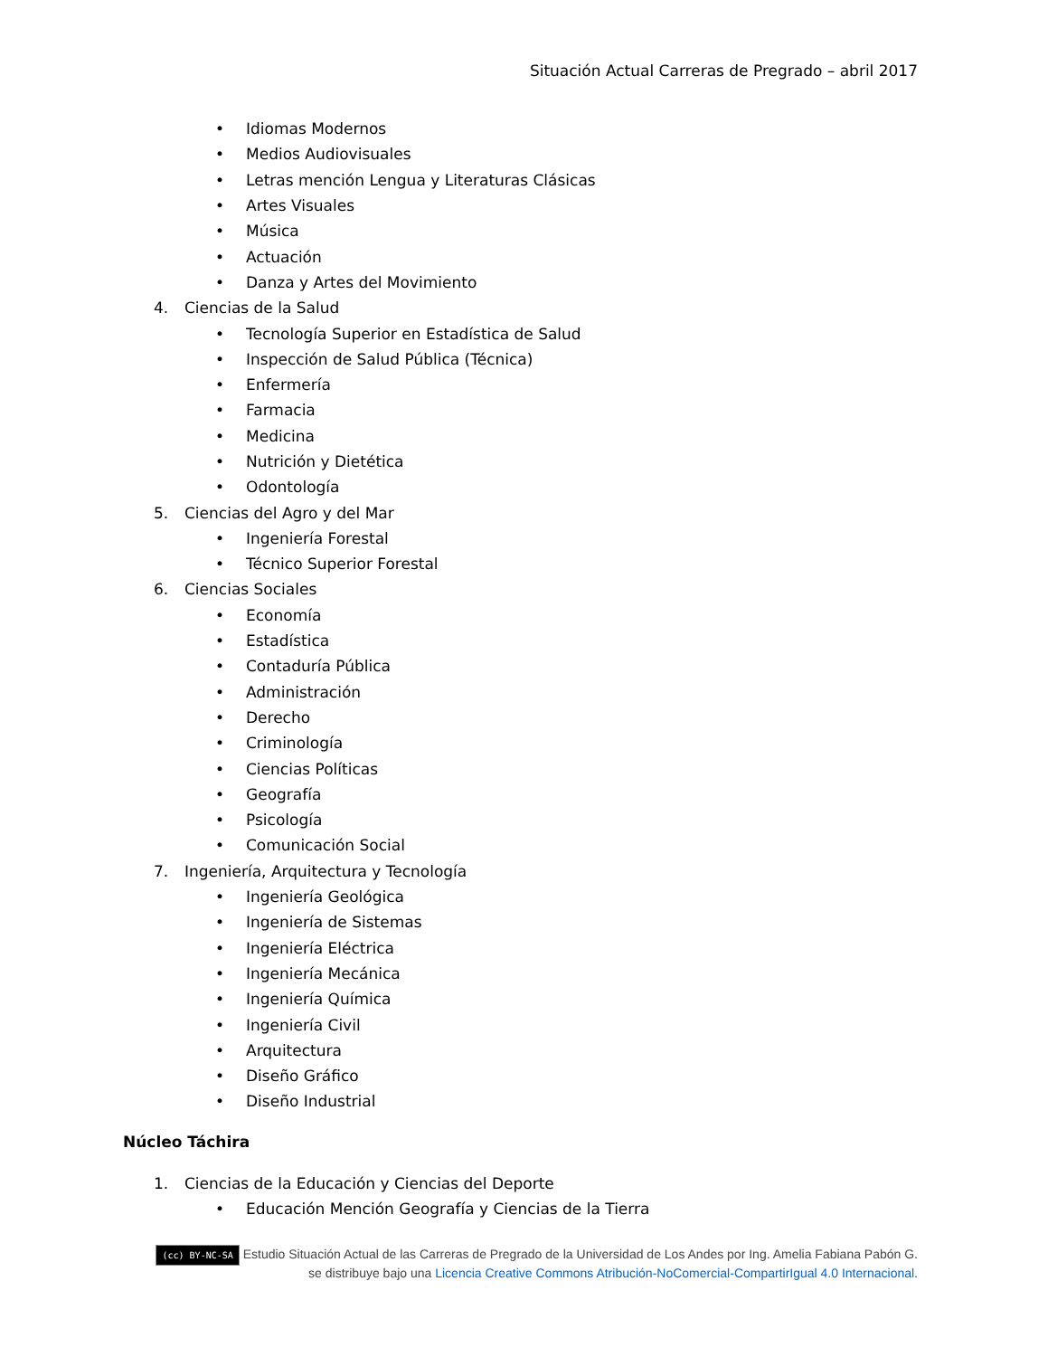Situación Actual Carreras de Pregrado – abril 2017
• Idiomas Modernos
• Medios Audiovisuales
• Letras mención Lengua y Literaturas Clásicas
• Artes Visuales
• Música
• Actuación
• Danza y Artes del Movimiento
4. Ciencias de la Salud
• Tecnología Superior en Estadística de Salud
• Inspección de Salud Pública (Técnica)
• Enfermería
• Farmacia
• Medicina
• Nutrición y Dietética
• Odontología
5. Ciencias del Agro y del Mar
• Ingeniería Forestal
• Técnico Superior Forestal
6. Ciencias Sociales
• Economía
• Estadística
• Contaduría Pública
• Administración
• Derecho
• Criminología
• Ciencias Políticas
• Geografía
• Psicología
• Comunicación Social
7. Ingeniería, Arquitectura y Tecnología
• Ingeniería Geológica
• Ingeniería de Sistemas
• Ingeniería Eléctrica
• Ingeniería Mecánica
• Ingeniería Química
• Ingeniería Civil
• Arquitectura
• Diseño Gráfico
• Diseño Industrial
Núcleo Táchira
1. Ciencias de la Educación y Ciencias del Deporte
• Educación Mención Geografía y Ciencias de la Tierra
(cc) BY-NC-SA Estudio Situación Actual de las Carreras de Pregrado de la Universidad de Los Andes por Ing. Amelia Fabiana Pabón G. se distribuye bajo una Licencia Creative Commons Atribución-NoComercial-CompartirIgual 4.0 Internacional.